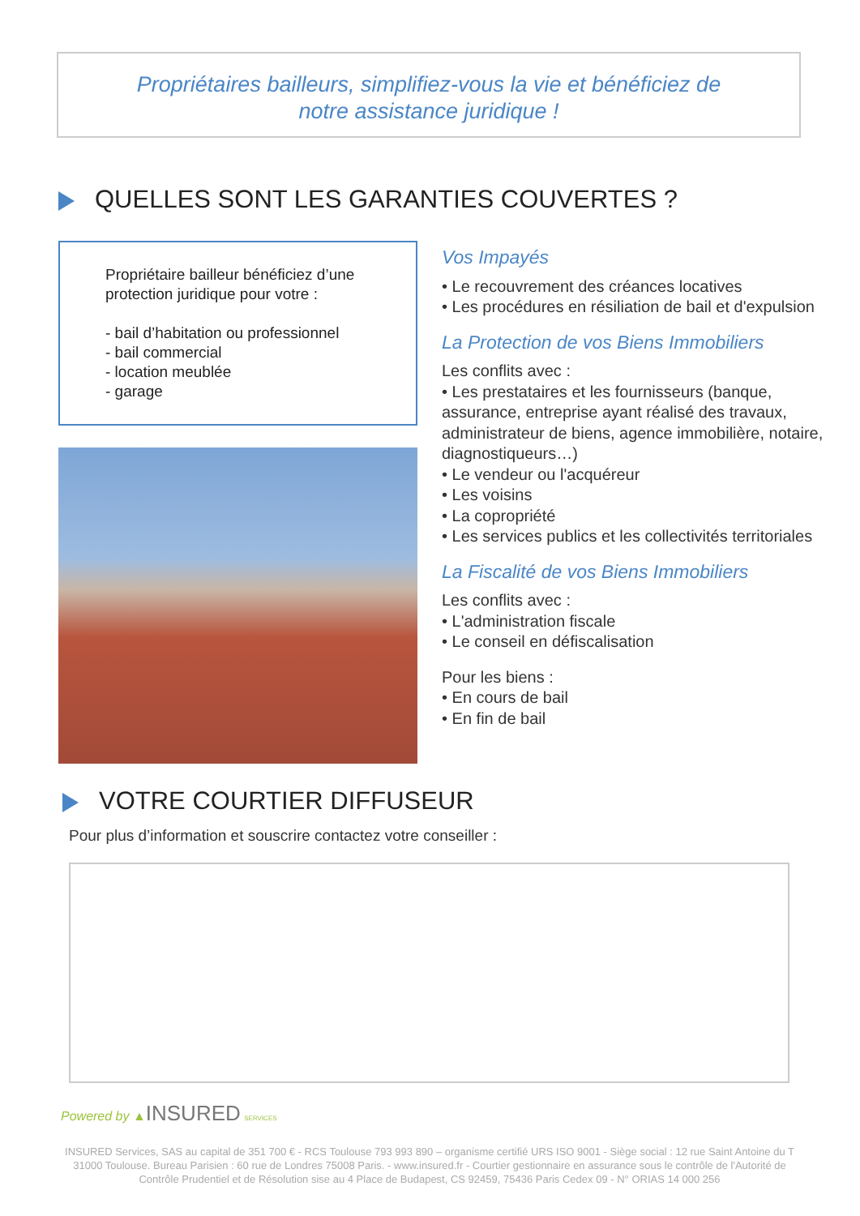Propriétaires bailleurs, simplifiez-vous la vie et bénéficiez de
notre assistance juridique !
QUELLES SONT LES GARANTIES COUVERTES ?
Propriétaire bailleur bénéficiez d’une protection juridique pour votre :
- bail d’habitation ou professionnel
- bail commercial
- location meublée
- garage
Vos Impayés
• Le recouvrement des créances locatives
• Les procédures en résiliation de bail et d'expulsion
La Protection de vos Biens Immobiliers
Les conflits avec :
• Les prestataires et les fournisseurs (banque, assurance, entreprise ayant réalisé des travaux, administrateur de biens, agence immobilière, notaire, diagnostiqueurs…)
• Le vendeur ou l'acquéreur
• Les voisins
• La copropriété
• Les services publics et les collectivités territoriales
La Fiscalité de vos Biens Immobiliers
Les conflits avec :
• L'administration fiscale
• Le conseil en défiscalisation
Pour les biens :
• En cours de bail
• En fin de bail
VOTRE COURTIER DIFFUSEUR
Pour plus d’information et souscrire contactez votre conseiller :
Powered by ▲INSURED SERVICES
INSURED Services, SAS au capital de 351 700 € - RCS Toulouse 793 993 890 – organisme certifié URS ISO 9001 - Siège social : 12 rue Saint Antoine du T 31000 Toulouse. Bureau Parisien : 60 rue de Londres 75008 Paris. - www.insured.fr - Courtier gestionnaire en assurance sous le contrôle de l'Autorité de Contrôle Prudentiel et de Résolution sise au 4 Place de Budapest, CS 92459, 75436 Paris Cedex 09 - N° ORIAS 14 000 256